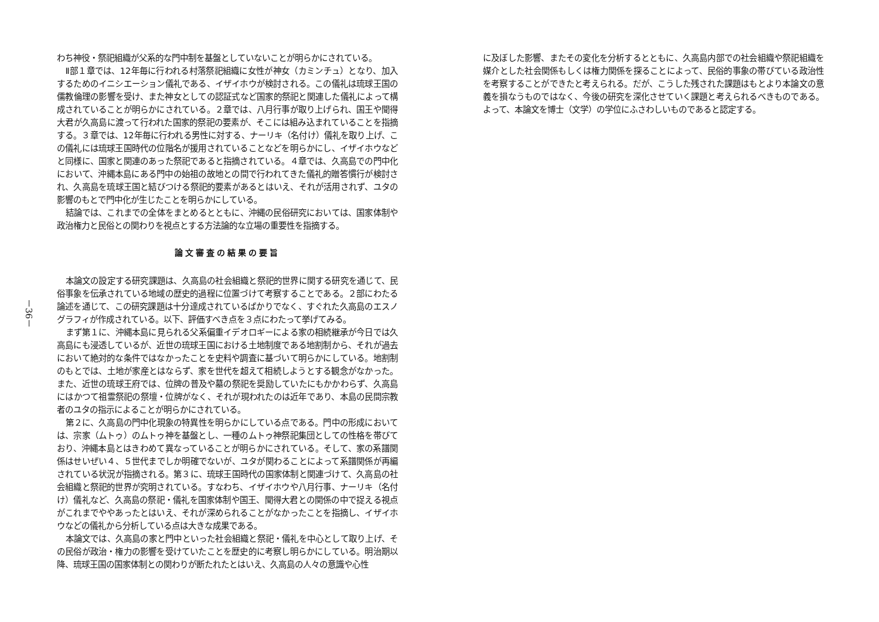－36－
わち神役・祭祀組織が父系的な門中制を基盤としていないことが明らかにされている。
Ⅱ部１章では、12年毎に行われる村落祭祀組織に女性が神女（カミンチュ）となり、加入するためのイニシエーション儀礼である、イザイホウが検討される。この儀礼は琉球王国の儒教倫理の影響を受け、また神女としての認証式など国家的祭祀と関連した儀礼によって構成されていることが明らかにされている。２章では、八月行事が取り上げられ、国王や聞得大君が久高島に渡って行われた国家的祭祀の要素が、そこには組み込まれていることを指摘する。３章では、12年毎に行われる男性に対する、ナーリキ（名付け）儀礼を取り上げ、この儀礼には琉球王国時代の位階名が援用されていることなどを明らかにし、イザイホウなどと同様に、国家と関連のあった祭祀であると指摘されている。４章では、久高島での門中化において、沖縄本島にある門中の始祖の故地との間で行われてきた儀礼的贈答慣行が検討され、久高島を琉球王国と結びつける祭祀的要素があるとはいえ、それが活用されず、ユタの影響のもとで門中化が生じたことを明らかにしている。
結論では、これまでの全体をまとめるとともに、沖縄の民俗研究においては、国家体制や政治権力と民俗との関わりを視点とする方法論的な立場の重要性を指摘する。
論文審査の結果の要旨
本論文の設定する研究課題は、久高島の社会組織と祭祀的世界に関する研究を通じて、民俗事象を伝承されている地域の歴史的過程に位置づけて考察することである。２部にわたる論述を通じて、この研究課題は十分達成されているばかりでなく、すぐれた久高島のエスノグラフィが作成されている。以下、評価すべき点を３点にわたって挙げてみる。
まず第１に、沖縄本島に見られる父系偏重イデオロギーによる家の相続継承が今日では久高島にも浸透しているが、近世の琉球王国における土地制度である地割制から、それが過去において絶対的な条件ではなかったことを史料や調査に基づいて明らかにしている。地割制のもとでは、土地が家産とはならず、家を世代を超えて相続しようとする観念がなかった。また、近世の琉球王府では、位牌の普及や墓の祭祀を奨励していたにもかかわらず、久高島にはかつて祖霊祭祀の祭壇・位牌がなく、それが現われたのは近年であり、本島の民間宗教者のユタの指示によることが明らかにされている。
第２に、久高島の門中化現象の特異性を明らかにしている点である。門中の形成においては、宗家（ムトゥ）のムトゥ神を基盤とし、一種のムトゥ神祭祀集団としての性格を帯びており、沖縄本島とはきわめて異なっていることが明らかにされている。そして、家の系譜関係はせいぜい４、５世代までしか明確でないが、ユタが関わることによって系譜関係が再編されている状況が指摘される。第３に、琉球王国時代の国家体制と関連づけて、久高島の社会組織と祭祀的世界が究明されている。すなわち、イザイホウや八月行事、ナーリキ（名付け）儀礼など、久高島の祭祀・儀礼を国家体制や国王、聞得大君との関係の中で捉える視点がこれまでややあったとはいえ、それが深められることがなかったことを指摘し、イザイホウなどの儀礼から分析している点は大きな成果である。
本論文では、久高島の家と門中といった社会組織と祭祀・儀礼を中心として取り上げ、その民俗が政治・権力の影響を受けていたことを歴史的に考察し明らかにしている。明治期以降、琉球王国の国家体制との関わりが断たれたとはいえ、久高島の人々の意識や心性
に及ぼした影響、またその変化を分析するとともに、久高島内部での社会組織や祭祀組織を媒介とした社会関係もしくは権力関係を探ることによって、民俗的事象の帯びている政治性を考察することができたと考えられる。だが、こうした残された課題はもとより本論文の意義を損なうものではなく、今後の研究を深化させていく課題と考えられるべきものである。よって、本論文を博士（文学）の学位にふさわしいものであると認定する。